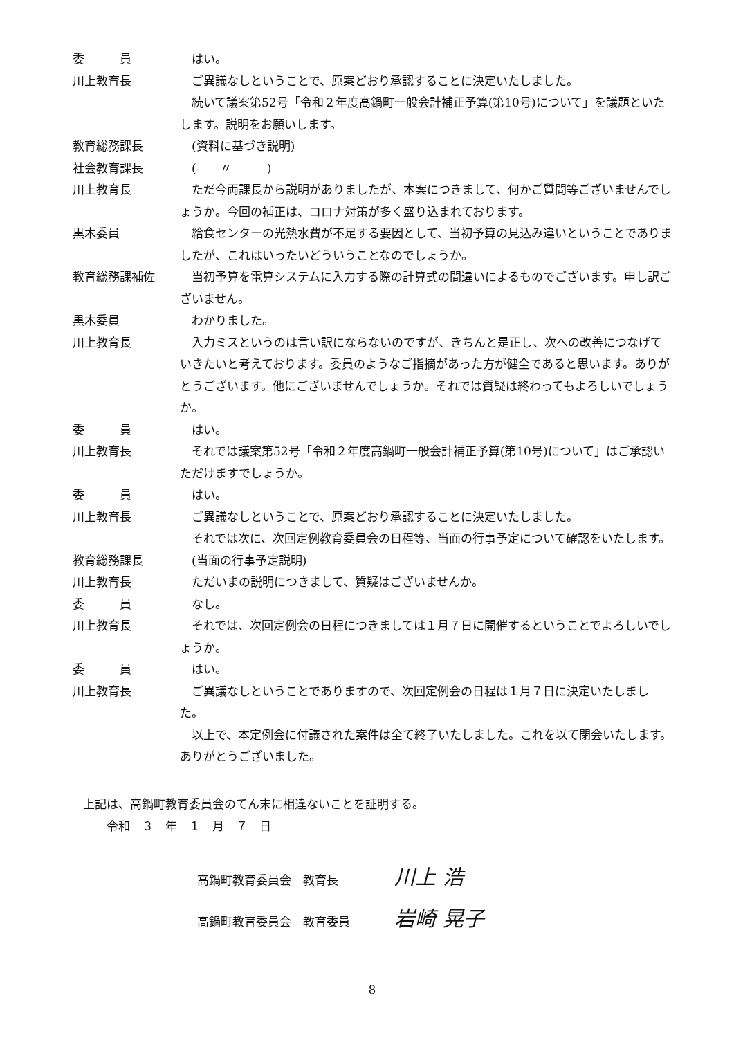委　　　員 はい。
川上教育長 ご異議なしということで、原案どおり承認することに決定いたしました。
　続いて議案第52号「令和２年度高鍋町一般会計補正予算(第10号)について」を議題といたします。説明をお願いします。
教育総務課長 (資料に基づき説明)
社会教育課長 (　　〃　　　)
川上教育長 ただ今両課長から説明がありましたが、本案につきまして、何かご質問等ございませんでしょうか。今回の補正は、コロナ対策が多く盛り込まれております。
黒木委員 給食センターの光熱水費が不足する要因として、当初予算の見込み違いということでありましたが、これはいったいどういうことなのでしょうか。
教育総務課補佐 当初予算を電算システムに入力する際の計算式の間違いによるものでございます。申し訳ございません。
黒木委員 わかりました。
川上教育長 入力ミスというのは言い訳にならないのですが、きちんと是正し、次への改善につなげていきたいと考えております。委員のようなご指摘があった方が健全であると思います。ありがとうございます。他にございませんでしょうか。それでは質疑は終わってもよろしいでしょうか。
委　　　員 はい。
川上教育長 それでは議案第52号「令和２年度高鍋町一般会計補正予算(第10号)について」はご承認いただけますでしょうか。
委　　　員 はい。
川上教育長 ご異議なしということで、原案どおり承認することに決定いたしました。
　それでは次に、次回定例教育委員会の日程等、当面の行事予定について確認をいたします。
教育総務課長 (当面の行事予定説明)
川上教育長 ただいまの説明につきまして、質疑はございませんか。
委　　　員 なし。
川上教育長 それでは、次回定例会の日程につきましては１月７日に開催するということでよろしいでしょうか。
委　　　員 はい。
川上教育長 ご異議なしということでありますので、次回定例会の日程は１月７日に決定いたしました。
　以上で、本定例会に付議された案件は全て終了いたしました。これを以て閉会いたします。ありがとうございました。
上記は、高鍋町教育委員会のてん末に相違ないことを証明する。
　　令和　３　年　１　月　７　日
高鍋町教育委員会　教育長 川上 浩
高鍋町教育委員会　教育委員 岩崎 晃子
8